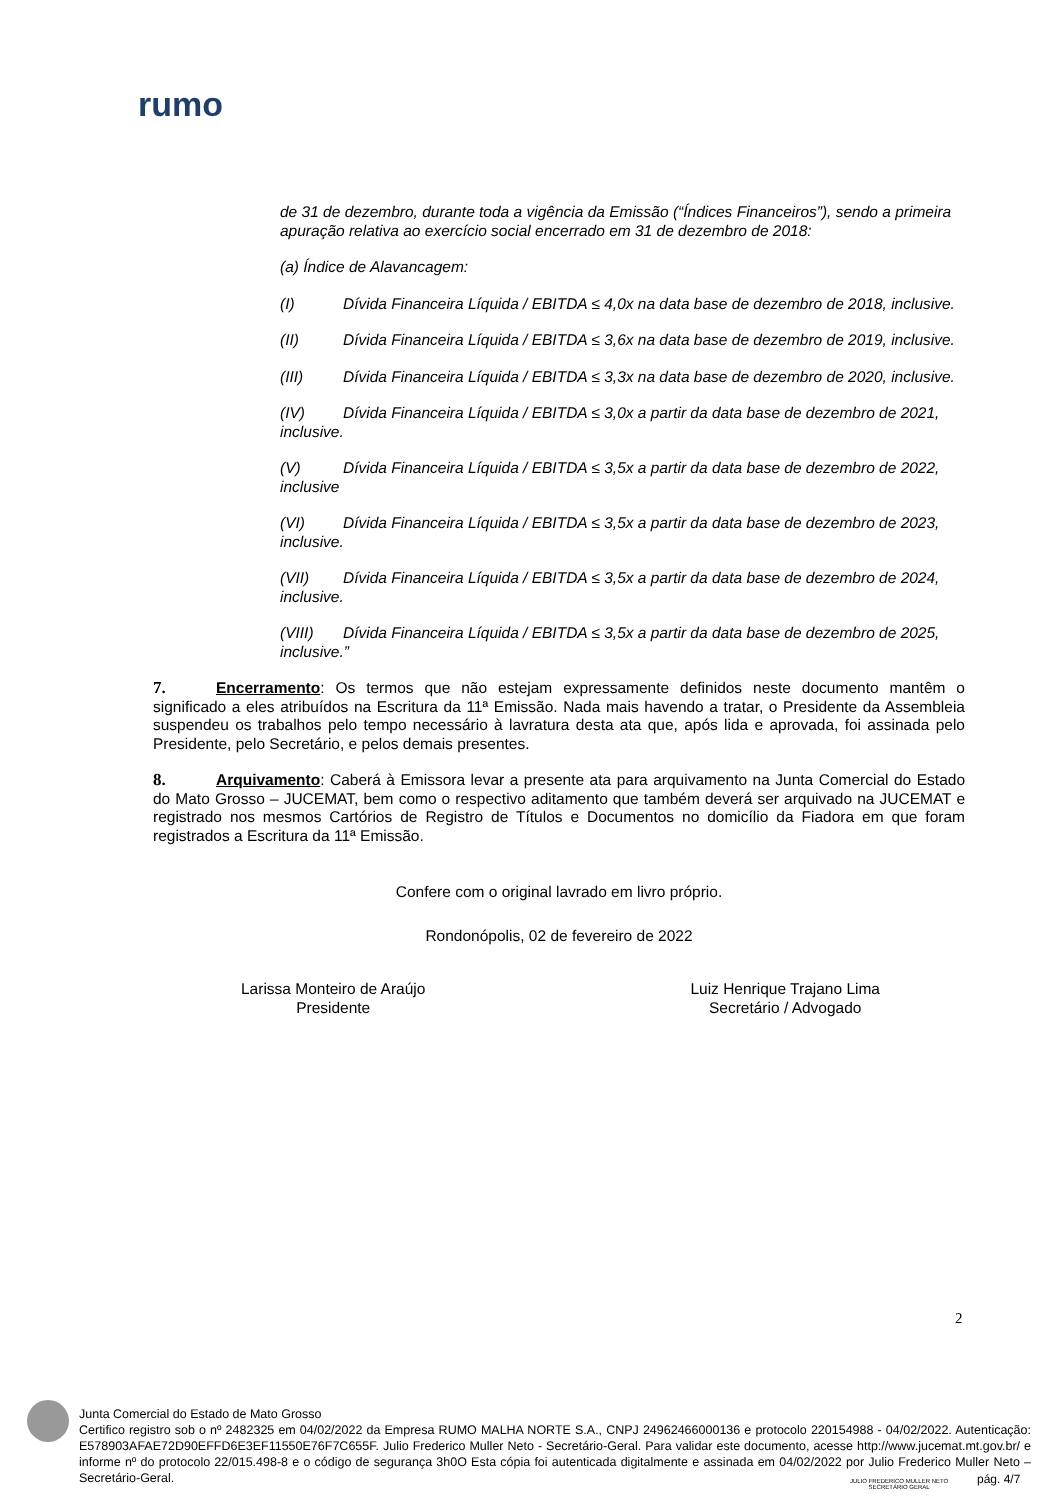rumo
de 31 de dezembro, durante toda a vigência da Emissão (“Índices Financeiros”), sendo a primeira apuração relativa ao exercício social encerrado em 31 de dezembro de 2018:
(a) Índice de Alavancagem:
(I) Dívida Financeira Líquida / EBITDA ≤ 4,0x na data base de dezembro de 2018, inclusive.
(II) Dívida Financeira Líquida / EBITDA ≤ 3,6x na data base de dezembro de 2019, inclusive.
(III) Dívida Financeira Líquida / EBITDA ≤ 3,3x na data base de dezembro de 2020, inclusive.
(IV) Dívida Financeira Líquida / EBITDA ≤ 3,0x a partir da data base de dezembro de 2021, inclusive.
(V) Dívida Financeira Líquida / EBITDA ≤ 3,5x a partir da data base de dezembro de 2022, inclusive
(VI) Dívida Financeira Líquida / EBITDA ≤ 3,5x a partir da data base de dezembro de 2023, inclusive.
(VII) Dívida Financeira Líquida / EBITDA ≤ 3,5x a partir da data base de dezembro de 2024, inclusive.
(VIII) Dívida Financeira Líquida / EBITDA ≤ 3,5x a partir da data base de dezembro de 2025, inclusive.”
7. Encerramento: Os termos que não estejam expressamente definidos neste documento mantêm o significado a eles atribuídos na Escritura da 11ª Emissão. Nada mais havendo a tratar, o Presidente da Assembleia suspendeu os trabalhos pelo tempo necessário à lavratura desta ata que, após lida e aprovada, foi assinada pelo Presidente, pelo Secretário, e pelos demais presentes.
8. Arquivamento: Caberá à Emissora levar a presente ata para arquivamento na Junta Comercial do Estado do Mato Grosso – JUCEMAT, bem como o respectivo aditamento que também deverá ser arquivado na JUCEMAT e registrado nos mesmos Cartórios de Registro de Títulos e Documentos no domicílio da Fiadora em que foram registrados a Escritura da 11ª Emissão.
Confere com o original lavrado em livro próprio.
Rondonópolis, 02 de fevereiro de 2022
Larissa Monteiro de Araújo
Presidente
Luiz Henrique Trajano Lima
Secretário / Advogado
2
Junta Comercial do Estado de Mato Grosso
Certifico registro sob o nº 2482325 em 04/02/2022 da Empresa RUMO MALHA NORTE S.A., CNPJ 24962466000136 e protocolo 220154988 - 04/02/2022. Autenticação: E578903AFAE72D90EFFD6E3EF11550E76F7C655F. Julio Frederico Muller Neto - Secretário-Geral. Para validar este documento, acesse http://www.jucemat.mt.gov.br/ e informe nº do protocolo 22/015.498-8 e o código de segurança 3h0O Esta cópia foi autenticada digitalmente e assinada em 04/02/2022 por Julio Frederico Muller Neto – Secretário-Geral.
JULIO FREDERICO MULLER NETO
SECRETÁRIO GERAL
pág. 4/7